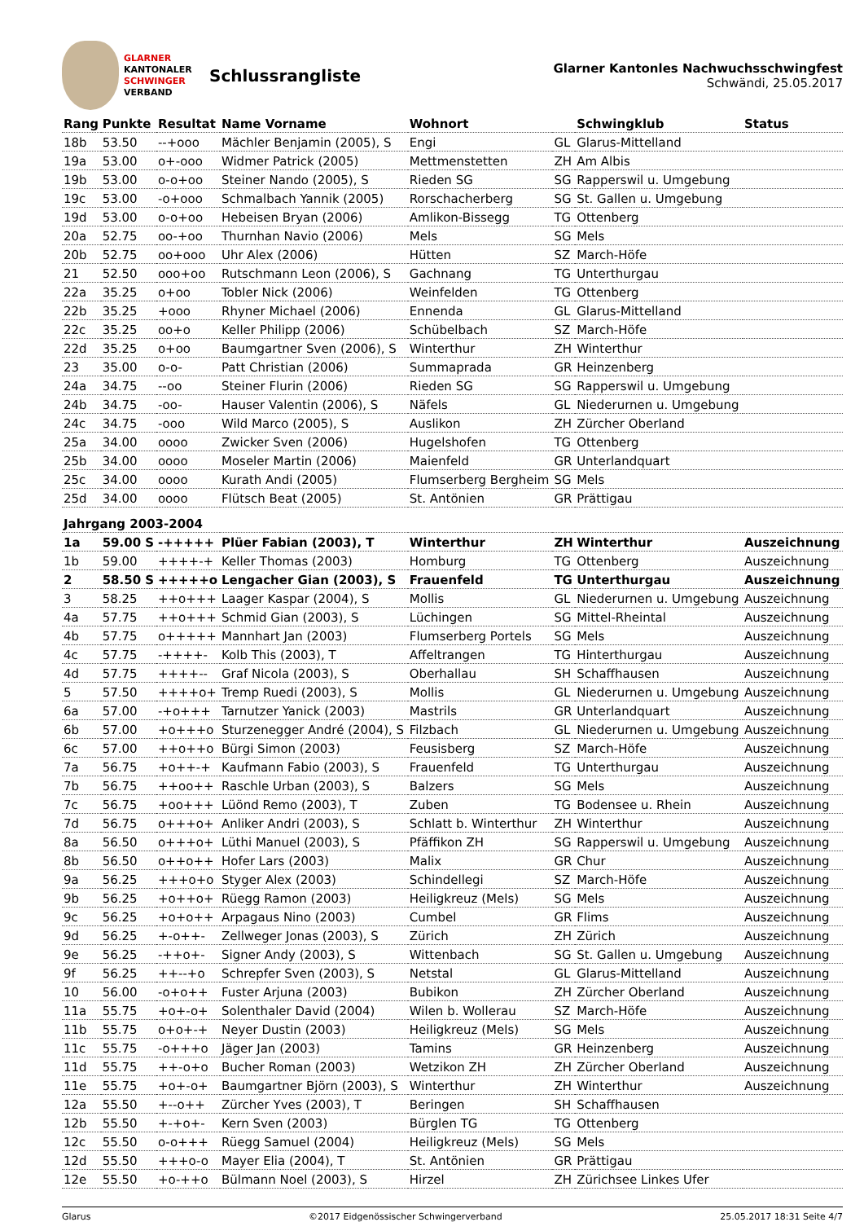GLARNER
KANTONALER
SCHWINGER
VERBAND
Schlussrangliste
Glarner Kantonles Nachwuchsschwingfest
Schwändi, 25.05.2017
| Rang | Punkte | Resultat | Name Vorname | Wohnort | | Schwingklub | Status |
| --- | --- | --- | --- | --- | --- | --- | --- |
| 18b | 53.50 | --+ooo | Mächler Benjamin (2005), S | Engi | GL | Glarus-Mittelland | |
| 19a | 53.00 | o+-ooo | Widmer Patrick (2005) | Mettmenstetten | ZH | Am Albis | |
| 19b | 53.00 | o-o+oo | Steiner Nando (2005), S | Rieden SG | SG | Rapperswil u. Umgebung | |
| 19c | 53.00 | -o+ooo | Schmalbach Yannik (2005) | Rorschacherberg | SG | St. Gallen u. Umgebung | |
| 19d | 53.00 | o-o+oo | Hebeisen Bryan (2006) | Amlikon-Bissegg | TG | Ottenberg | |
| 20a | 52.75 | oo-+oo | Thurnhan Navio (2006) | Mels | SG | Mels | |
| 20b | 52.75 | oo+ooo | Uhr Alex (2006) | Hütten | SZ | March-Höfe | |
| 21 | 52.50 | ooo+oo | Rutschmann Leon (2006), S | Gachnang | TG | Unterthurgau | |
| 22a | 35.25 | o+oo | Tobler Nick (2006) | Weinfelden | TG | Ottenberg | |
| 22b | 35.25 | +ooo | Rhyner Michael (2006) | Ennenda | GL | Glarus-Mittelland | |
| 22c | 35.25 | oo+o | Keller Philipp (2006) | Schübelbach | SZ | March-Höfe | |
| 22d | 35.25 | o+oo | Baumgartner Sven (2006), S | Winterthur | ZH | Winterthur | |
| 23 | 35.00 | o-o- | Patt Christian (2006) | Summaprada | GR | Heinzenberg | |
| 24a | 34.75 | --oo | Steiner Flurin (2006) | Rieden SG | SG | Rapperswil u. Umgebung | |
| 24b | 34.75 | -oo- | Hauser Valentin (2006), S | Näfels | GL | Niederurnen u. Umgebung | |
| 24c | 34.75 | -ooo | Wild Marco (2005), S | Auslikon | ZH | Zürcher Oberland | |
| 25a | 34.00 | oooo | Zwicker Sven (2006) | Hugelshofen | TG | Ottenberg | |
| 25b | 34.00 | oooo | Moseler Martin (2006) | Maienfeld | GR | Unterlandquart | |
| 25c | 34.00 | oooo | Kurath Andi (2005) | Flumserberg Bergheim | SG | Mels | |
| 25d | 34.00 | oooo | Flütsch Beat (2005) | St. Antönien | GR | Prättigau | |
| Jahrgang 2003-2004 | | | | | | | |
| 1a | 59.00 S | -+++++ | Plüer Fabian (2003), T | Winterthur | ZH | Winterthur | Auszeichnung |
| 1b | 59.00 | ++++-+ | Keller Thomas (2003) | Homburg | TG | Ottenberg | Auszeichnung |
| 2 | 58.50 S | +++++o | Lengacher Gian (2003), S | Frauenfeld | TG | Unterthurgau | Auszeichnung |
| 3 | 58.25 | ++o+++ | Laager Kaspar (2004), S | Mollis | GL | Niederurnen u. Umgebung | Auszeichnung |
| 4a | 57.75 | ++o+++ | Schmid Gian (2003), S | Lüchingen | SG | Mittel-Rheintal | Auszeichnung |
| 4b | 57.75 | o+++++ | Mannhart Jan (2003) | Flumserberg Portels | SG | Mels | Auszeichnung |
| 4c | 57.75 | -++++- | Kolb This (2003), T | Affeltrangen | TG | Hinterthurgau | Auszeichnung |
| 4d | 57.75 | ++++-- | Graf Nicola (2003), S | Oberhallau | SH | Schaffhausen | Auszeichnung |
| 5 | 57.50 | ++++o+ | Tremp Ruedi (2003), S | Mollis | GL | Niederurnen u. Umgebung | Auszeichnung |
| 6a | 57.00 | -+o+++ | Tarnutzer Yanick (2003) | Mastrils | GR | Unterlandquart | Auszeichnung |
| 6b | 57.00 | +o+++o | Sturzenegger André (2004), S | Filzbach | GL | Niederurnen u. Umgebung | Auszeichnung |
| 6c | 57.00 | ++o++o | Bürgi Simon (2003) | Feusisberg | SZ | March-Höfe | Auszeichnung |
| 7a | 56.75 | +o++-+ | Kaufmann Fabio (2003), S | Frauenfeld | TG | Unterthurgau | Auszeichnung |
| 7b | 56.75 | ++oo++ | Raschle Urban (2003), S | Balzers | SG | Mels | Auszeichnung |
| 7c | 56.75 | +oo+++ | Lüönd Remo (2003), T | Zuben | TG | Bodensee u. Rhein | Auszeichnung |
| 7d | 56.75 | o+++o+ | Anliker Andri (2003), S | Schlatt b. Winterthur | ZH | Winterthur | Auszeichnung |
| 8a | 56.50 | o+++o+ | Lüthi Manuel (2003), S | Pfäffikon ZH | SG | Rapperswil u. Umgebung | Auszeichnung |
| 8b | 56.50 | o++o++ | Hofer Lars (2003) | Malix | GR | Chur | Auszeichnung |
| 9a | 56.25 | +++o+o | Styger Alex (2003) | Schindellegi | SZ | March-Höfe | Auszeichnung |
| 9b | 56.25 | +o++o+ | Rüegg Ramon (2003) | Heiligkreuz (Mels) | SG | Mels | Auszeichnung |
| 9c | 56.25 | +o+o++ | Arpagaus Nino (2003) | Cumbel | GR | Flims | Auszeichnung |
| 9d | 56.25 | +-o++- | Zellweger Jonas (2003), S | Zürich | ZH | Zürich | Auszeichnung |
| 9e | 56.25 | -++o+- | Signer Andy (2003), S | Wittenbach | SG | St. Gallen u. Umgebung | Auszeichnung |
| 9f | 56.25 | ++--+o | Schrepfer Sven (2003), S | Netstal | GL | Glarus-Mittelland | Auszeichnung |
| 10 | 56.00 | -o+o++ | Fuster Arjuna (2003) | Bubikon | ZH | Zürcher Oberland | Auszeichnung |
| 11a | 55.75 | +o+-o+ | Solenthaler David (2004) | Wilen b. Wollerau | SZ | March-Höfe | Auszeichnung |
| 11b | 55.75 | o+o+-+ | Neyer Dustin (2003) | Heiligkreuz (Mels) | SG | Mels | Auszeichnung |
| 11c | 55.75 | -o+++o | Jäger Jan (2003) | Tamins | GR | Heinzenberg | Auszeichnung |
| 11d | 55.75 | ++-o+o | Bucher Roman (2003) | Wetzikon ZH | ZH | Zürcher Oberland | Auszeichnung |
| 11e | 55.75 | +o+-o+ | Baumgartner Björn (2003), S | Winterthur | ZH | Winterthur | Auszeichnung |
| 12a | 55.50 | +--o++ | Zürcher Yves (2003), T | Beringen | SH | Schaffhausen | |
| 12b | 55.50 | +-+o+- | Kern Sven (2003) | Bürglen TG | TG | Ottenberg | |
| 12c | 55.50 | o-o+++ | Rüegg Samuel (2004) | Heiligkreuz (Mels) | SG | Mels | |
| 12d | 55.50 | +++o-o | Mayer Elia (2004), T | St. Antönien | GR | Prättigau | |
| 12e | 55.50 | +o-++o | Bülmann Noel (2003), S | Hirzel | ZH | Zürichsee Linkes Ufer | |
Glarus ©2017 Eidgenössischer Schwingerverband 25.05.2017 18:31 Seite 4/7